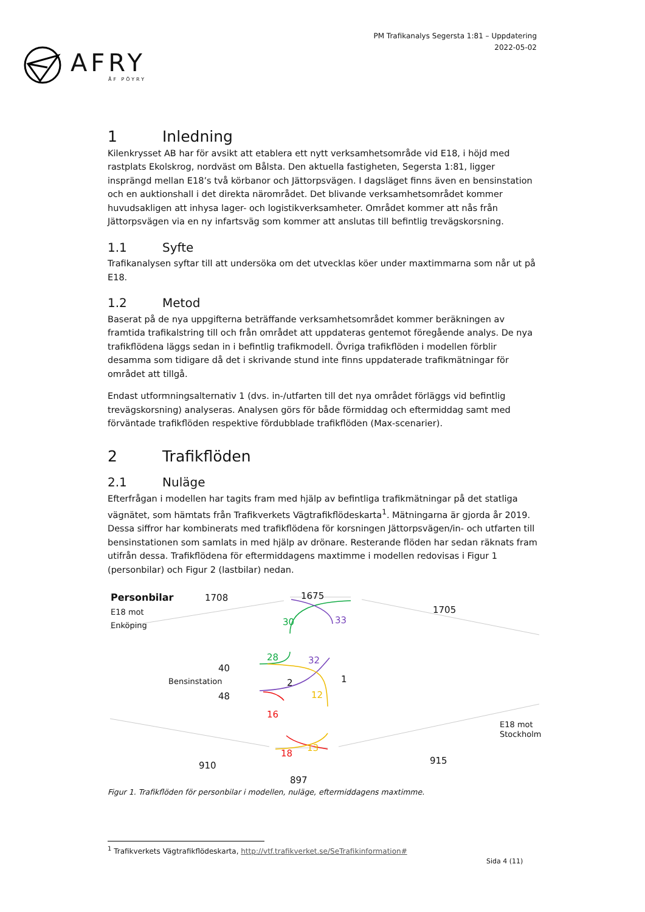AFRY
ÅF PÖYRY
PM Trafikanalys Segersta 1:81 – Uppdatering
2022-05-02
1 Inledning
Kilenkrysset AB har för avsikt att etablera ett nytt verksamhetsområde vid E18, i höjd med rastplats Ekolskrog, nordväst om Bålsta. Den aktuella fastigheten, Segersta 1:81, ligger insprängd mellan E18’s två körbanor och Jättorpsvägen. I dagsläget finns även en bensinstation och en auktionshall i det direkta närområdet. Det blivande verksamhetsområdet kommer huvudsakligen att inhysa lager- och logistikverksamheter. Området kommer att nås från Jättorpsvägen via en ny infartsväg som kommer att anslutas till befintlig trevägskorsning.
1.1 Syfte
Trafikanalysen syftar till att undersöka om det utvecklas köer under maxtimmarna som når ut på E18.
1.2 Metod
Baserat på de nya uppgifterna beträffande verksamhetsområdet kommer beräkningen av framtida trafikalstring till och från området att uppdateras gentemot föregående analys. De nya trafikflödena läggs sedan in i befintlig trafikmodell. Övriga trafikflöden i modellen förblir desamma som tidigare då det i skrivande stund inte finns uppdaterade trafikmätningar för området att tillgå.
Endast utformningsalternativ 1 (dvs. in-/utfarten till det nya området förläggs vid befintlig trevägskorsning) analyseras. Analysen görs för både förmiddag och eftermiddag samt med förväntade trafikflöden respektive fördubblade trafikflöden (Max-scenarier).
2 Trafikflöden
2.1 Nuläge
Efterfrågan i modellen har tagits fram med hjälp av befintliga trafikmätningar på det statliga vägnätet, som hämtats från Trafikverkets Vägtrafikflödeskarta<sup>1</sup>. Mätningarna är gjorda år 2019. Dessa siffror har kombinerats med trafikflödena för korsningen Jättorpsvägen/in- och utfarten till bensinstationen som samlats in med hjälp av drönare. Resterande flöden har sedan räknats fram utifrån dessa. Trafikflödena för eftermiddagens maxtimme i modellen redovisas i Figur 1 (personbilar) och Figur 2 (lastbilar) nedan.
Personbilar
E18 mot
Enköping
1708 1675
1705
30 33
28 32
40
Bensinstation 2 1
48 12
16
E18 mot
Stockholm
18
13
910 915
897
Figur 1. Trafikflöden för personbilar i modellen, nuläge, eftermiddagens maxtimme.
<sup>1</sup> Trafikverkets Vägtrafikflödeskarta, http://vtf.trafikverket.se/SeTrafikinformation#
Sida 4 (11)